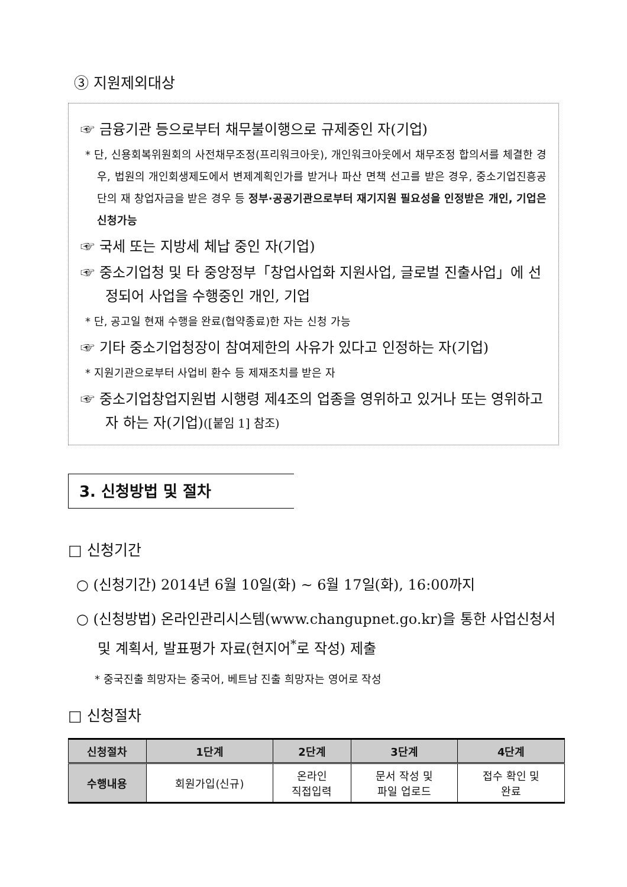③ 지원제외대상
☞ 금융기관 등으로부터 채무불이행으로 규제중인 자(기업)
* 단, 신용회복위원회의 사전채무조정(프리워크아웃), 개인워크아웃에서 채무조정 합의서를 체결한 경우, 법원의 개인회생제도에서 변제계획인가를 받거나 파산 면책 선고를 받은 경우, 중소기업진흥공단의 재 창업자금을 받은 경우 등 정부·공공기관으로부터 재기지원 필요성을 인정받은 개인, 기업은 신청가능
☞ 국세 또는 지방세 체납 중인 자(기업)
☞ 중소기업청 및 타 중앙정부「창업사업화 지원사업, 글로벌 진출사업」에 선정되어 사업을 수행중인 개인, 기업
* 단, 공고일 현재 수행을 완료(협약종료)한 자는 신청 가능
☞ 기타 중소기업청장이 참여제한의 사유가 있다고 인정하는 자(기업)
* 지원기관으로부터 사업비 환수 등 제재조치를 받은 자
☞ 중소기업창업지원법 시행령 제4조의 업종을 영위하고 있거나 또는 영위하고자 하는 자(기업)([붙임 1] 참조)
3. 신청방법 및 절차
□ 신청기간
○ (신청기간) 2014년 6월 10일(화) ~ 6월 17일(화), 16:00까지
○ (신청방법) 온라인관리시스템(www.changupnet.go.kr)을 통한 사업신청서 및 계획서, 발표평가 자료(현지어<sup>*</sup>로 작성) 제출
* 중국진출 희망자는 중국어, 베트남 진출 희망자는 영어로 작성
□ 신청절차
| 신청절차 | 1단계 | 2단계 | 3단계 | 4단계 |
| --- | --- | --- | --- | --- |
| 수행내용 | 회원가입(신규) | 온라인 직접입력 | 문서 작성 및 파일 업로드 | 접수 확인 및 완료 |